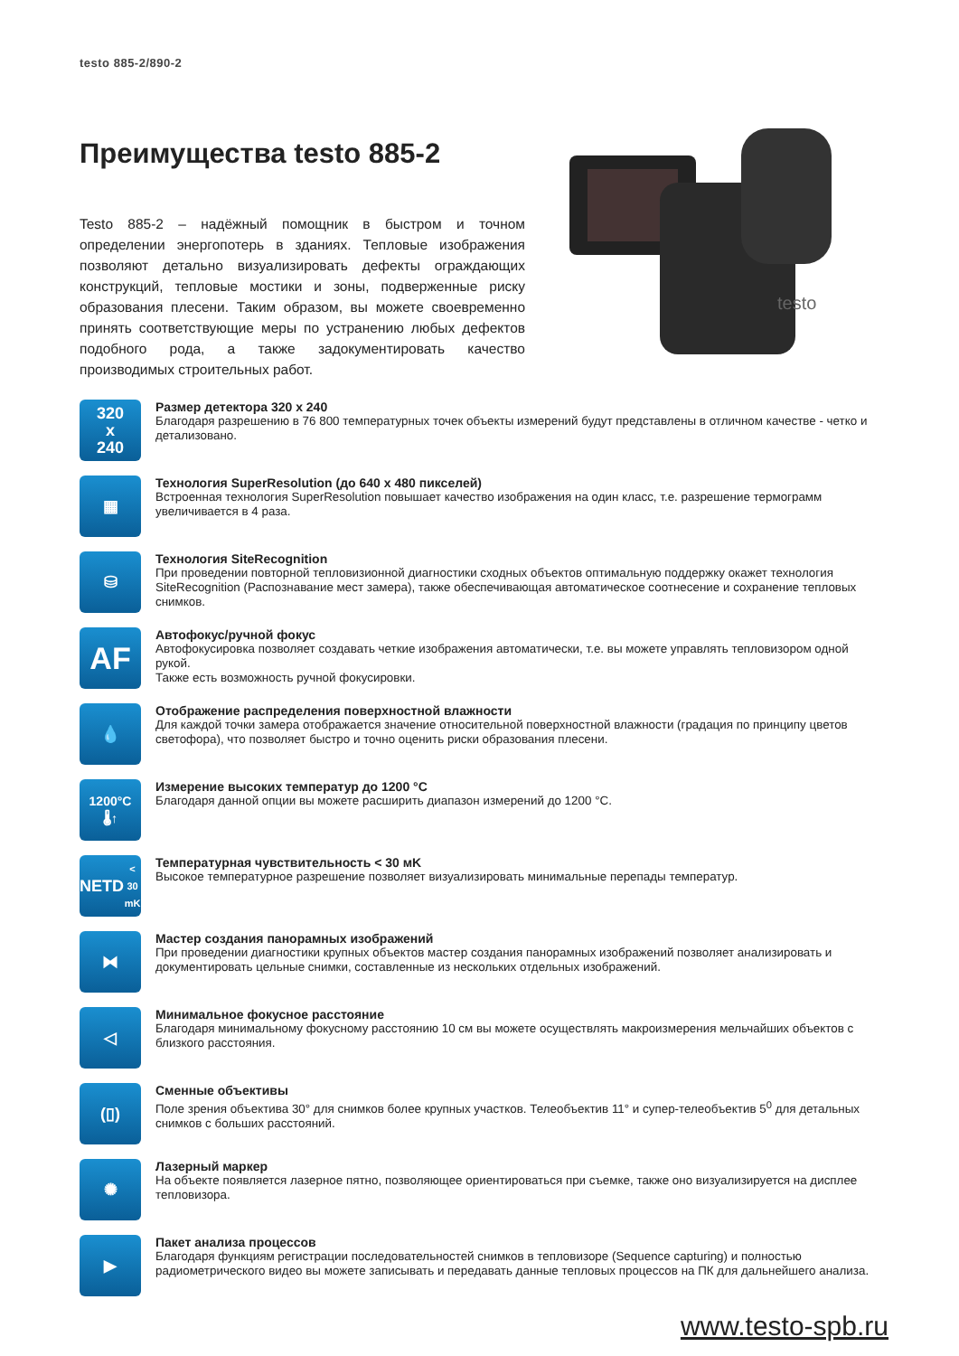testo 885-2/890-2
Преимущества testo 885-2
Testo 885-2 – надёжный помощник в быстром и точном определении энергопотерь в зданиях. Тепловые изображения позволяют детально визуализировать дефекты ограждающих конструкций, тепловые мостики и зоны, подверженные риску образования плесени. Таким образом, вы можете своевременно принять соответствующие меры по устранению любых дефектов подобного рода, а также задокументировать качество производимых строительных работ.
testo
320
x
240
Размер детектора 320 x 240
Благодаря разрешению в 76 800 температурных точек объекты измерений будут представлены в отличном качестве - четко и детализовано.
▦
Технология SuperResolution (до 640 x 480 пикселей)
Встроенная технология SuperResolution повышает качество изображения на один класс, т.е. разрешение термограмм увеличивается в 4 раза.
⛁
Технология SiteRecognition
При проведении повторной тепловизионной диагностики сходных объектов оптимальную поддержку окажет технология SiteRecognition (Распознавание мест замера), также обеспечивающая автоматическое соотнесение и сохранение тепловых снимков.
AF
Автофокус/ручной фокус
Автофокусировка позволяет создавать четкие изображения автоматически, т.е. вы можете управлять тепловизором одной рукой.
Также есть возможность ручной фокусировки.
💧
Отображение распределения поверхностной влажности
Для каждой точки замера отображается значение относительной поверхностной влажности (градация по принципу цветов светофора), что позволяет быстро и точно оценить риски образования плесени.
1200°C
🌡↑
Измерение высоких температур до 1200 °C
Благодаря данной опции вы можете расширить диапазон измерений до 1200 °C.
NETD
< 30 mK
Температурная чувствительность < 30 мK
Высокое температурное разрешение позволяет визуализировать минимальные перепады температур.
⧓
Мастер создания панорамных изображений
При проведении диагностики крупных объектов мастер создания панорамных изображений позволяет анализировать и документировать цельные снимки, составленные из нескольких отдельных изображений.
◁
Минимальное фокусное расстояние
Благодаря минимальному фокусному расстоянию 10 см вы можете осуществлять макроизмерения мельчайших объектов с близкого расстояния.
(▯)
Сменные объективы
Поле зрения объектива 30° для снимков более крупных участков. Телеобъектив 11° и супер-телеобъектив 5<sup>0</sup> для детальных снимков с больших расстояний.
✺
Лазерный маркер
На объекте появляется лазерное пятно, позволяющее ориентироваться при съемке, также оно визуализируется на дисплее тепловизора.
▶
Пакет анализа процессов
Благодаря функциям регистрации последовательностей снимков в тепловизоре (Sequence capturing) и полностью радиометрического видео вы можете записывать и передавать данные тепловых процессов на ПК для дальнейшего анализа.
www.testo-spb.ru